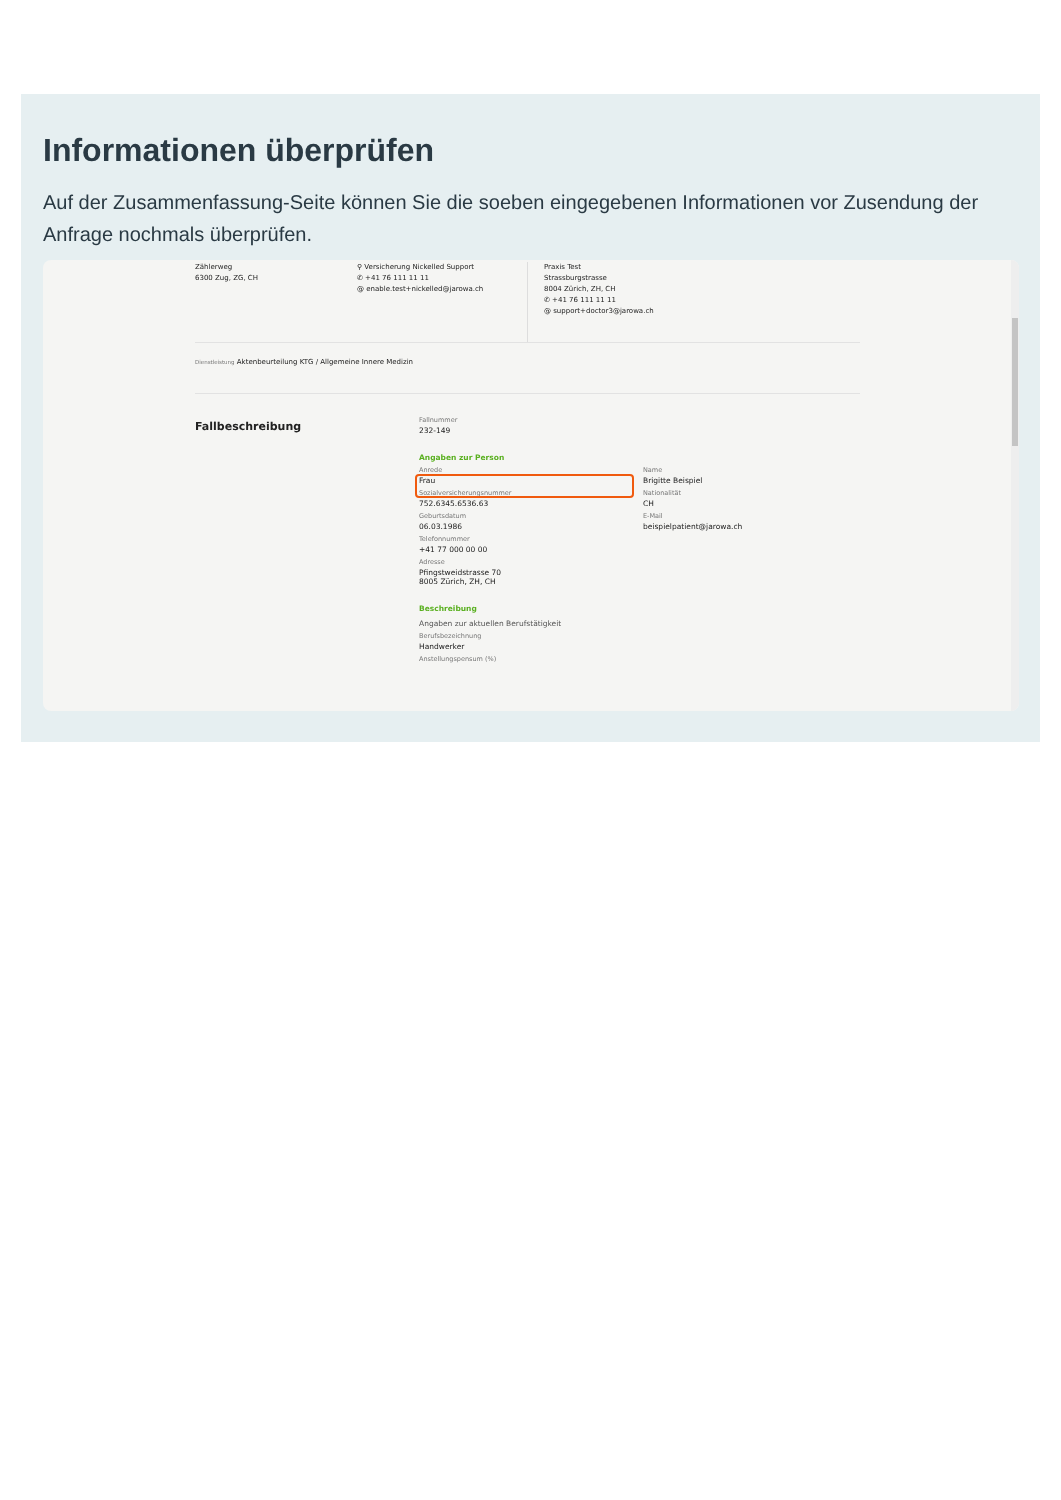Informationen überprüfen
Auf der Zusammenfassung-Seite können Sie die soeben eingegebenen Informationen vor Zusendung der Anfrage nochmals überprüfen.
Zählerweg
6300 Zug, ZG, CH
⚲ Versicherung Nickelled Support
✆ +41 76 111 11 11
@ enable.test+nickelled@jarowa.ch
Praxis Test
Strassburgstrasse
8004 Zürich, ZH, CH
✆ +41 76 111 11 11
@ support+doctor3@jarowa.ch
Dienstleistung Aktenbeurteilung KTG / Allgemeine Innere Medizin
Fallbeschreibung
Fallnummer
232-149
Angaben zur Person
Anrede
Frau
Sozialversicherungsnummer
752.6345.6536.63
Geburtsdatum
06.03.1986
Telefonnummer
+41 77 000 00 00
Adresse
Pfingstweidstrasse 70
8005 Zürich, ZH, CH
Name
Brigitte Beispiel
Nationalität
CH
E-Mail
beispielpatient@jarowa.ch
Beschreibung
Angaben zur aktuellen Berufstätigkeit
Berufsbezeichnung
Handwerker
Anstellungspensum (%)